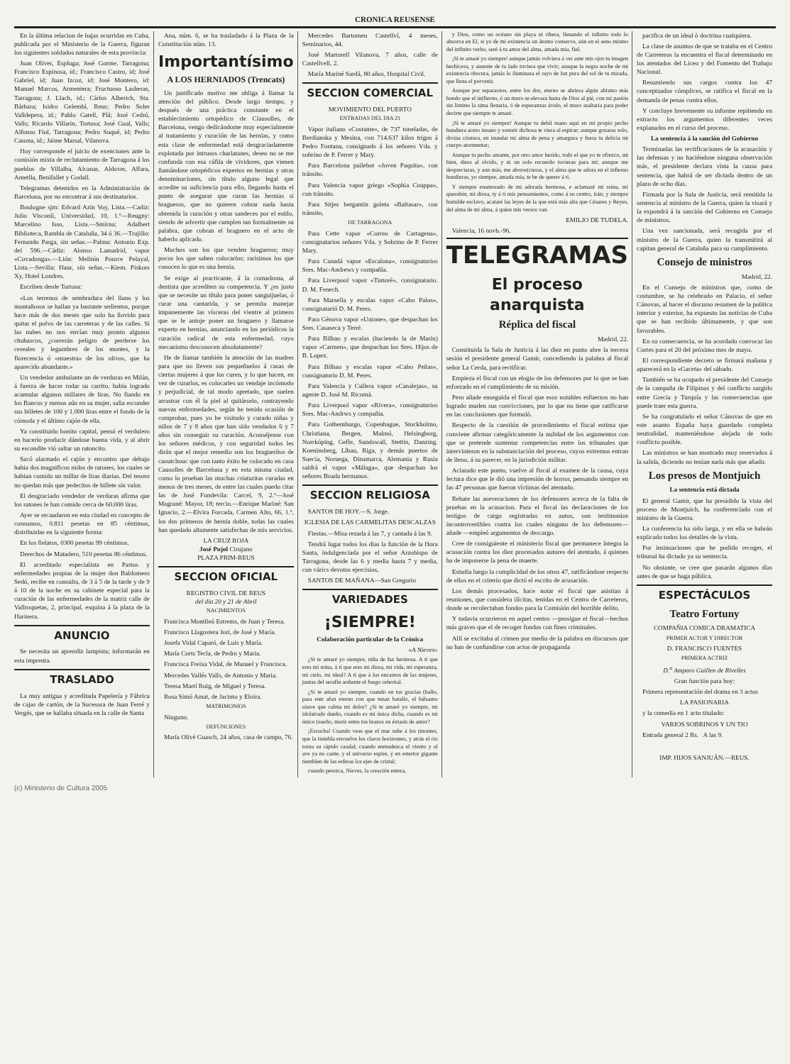CRONICA REUSENSE
En la última relacion de bajas ocurridas en Cuba, publicada por el Ministerio de la Guerra, figuran los siguientes soldados naturales de esta provincia:
Juan Oliver, Espluga; José Gorme, Tarragona; Francisco Espinosa, id.; Francisco Castro, id; José Gabriel, id; Juan Izcoz, id; José Montero, id: Manuel Marcos, Armentera; Fructuoso Lasheras, Tarragona; J. Llach, id.; Cárlos Alberich, Sta. Bárbara; Isidro Gelembí, Reus; Pedro Soler Valldepera, id.; Pablo Gatell, Plá; José Cedró, Valls; Ricardo Villarin, Tortosa; José Gual, Valls; Alfonso Fiol, Tarragona; Pedro Suqué, id; Pedro Casona, id.; Jaime Marsal, Vilanova.
Hoy corresponde el juicio de exenciones ante la comisión mixta de reclutamiento de Tarragona á los pueblos de Villalba, Alcanar, Aldover, Alfara, Ametlla, Benifallet y Godall.
Telegramas detenidos en la Administración de Barcelona, por no encontrar á sus destinatarios.
Boulogne sjm: Edvard Azin Voy, Lista.—Cadiz: Julio Visconíi, Universidad, 10, 1.º—Reugny: Marcelino Isso, Lista.—Smirna; Adalbert Biblioteca, Rambla de Cataluña, 34 ó 36.—Trujillo: Fernando Parga, sin señas.—Palma: Antonio Exp. del 596.—Cádiz: Alonso Lamadrid, vapor «Covadonga».—Lión: Melitón Pource Pelayal, Lista.—Sevilla: Haur, sin señas.—Kiem. Piskors Xy, Hotel Londres.
Escriben desde Tortosa:
«Los terrenos de sembradura del llano y los montañosos se hallan ya bastante sedientos, porque hace más de dos meses que solo ha llovido para quitar el polvo de las carreteras y de las calles. Si las nubes no nos envían muy pronto algunos chubascos, ¿correrán peligro de perderse los cereales y legumbres de los montes, y la florecencia ó «muestra» de los olivos, que ha aparecido abundante.»
Un vendedor ambulante un de verduras en Milán, á fuerza de hacer rodar su carrito, habia logrado acumular algunos millares de liras. No fiando en los Bancos y menos aún en su mujer, salia esconder sus billetes de 100 y 1.000 liras entre el fondo de la cómoda y el último cajón de ella.
Ya constituido bonito capital, pensó el verdulero en hacerlo producir dándose buena vida, y al abrir su escondite vió saltar un ratoncito.
Sacó alarmado el cajón y encontro que debajo habia dos magnificos nidos de ratones, los cuales se habian comido un millar de liras diarias. Del tesoro no quedan más que pedecitos de billete sin valor.
El desgraciado vendedor de verduras afirma que los ratones le han comido cerca de 60.000 liras.
Ayer se recaudaron en esta ciudad en concepto de consumos, 0.811 pesetas en 85 céntimos, distribuidas en la siguiente forma:
En los fielatos, 0300 pesetas 99 céntimos.
Derechos de Matadero, 510 pesetas 86 céntimos.
El acreditado especialista en Partos y enfermedades propias de la mujer don Baldomero Sedó, recibe en consulta, de 3 á 5 de la tarde y de 9 á 10 de la noche en su cabinete especial para la curación de las enfermedades de la matriz calle de Vallroquetas, 2, principal, esquina á la plaza de la Harinera.
ANUNCIO
Se necesita un aprendiz lampista; informarán en esta imprenta.
TRASLADO
La muy antigua y acreditada Papelería y Fábrica de cajas de cartón, de la Sucesora de Juan Ferré y Vergés, que se hallaba situada en la calle de Santa
Ana, núm. 6, se ha trasladado á la Plaza de la Constitución núm. 13.
Importantísimo
A LOS HERNIADOS (Trencats)
Un justificado motivo me obliga á llamar la atención del público. Desde largo tiempo, y después de una práctica constante en el establecimiento ortopédico de Clausolles, de Barcelona, vengo dedicándome muy especialmente al tratamiento y curación de las hernias, y como esta clase de enfermedad está desgraciadamente explotada por intrusos charlatanes, deseo no se me confunda con esa cáfila de vividores, que vienen llamándose ortopédicos expertos en hernias y otras denominaciones, sin título alguno legal que acredite su suficiencia para ello, llegando hasta el punto de asegurar que curan las hernias si bragueros, que no quieren cobrar nada hasta obtenida la curación y otras sandeces por el estilo, siendo de advertir que cumplen tan formalmente su palabra, que cobran el braguero en el acto de haberlo aplicado.
Muchos son los que venden bragueros; muy pocos los que saben colocarlos; rarísimos los que conocen lo que es una hernia.
Se exige al practicante, á la comadrona, al dentista que acrediten su competencia. Y ¿es justo que se necesite un título para poner sanguijuelas, ó curar una cantarida, y se permita manejar impunemente las vísceras del vientre al primero que se le antoje poner un braguero y llamarse experto en hernias, anunciando en los periódicos la curación radical de esta enfermedad, cuyo mecanismo desconocen absolutamente?
He de llamar también la atención de las madres para que no lleven sus pequeñuelos á casas de ciertas mujeres á que los curen, y lo que hacen, en vez de curarlos, es colocarles un vendaje incómodo y perjudicial, de tal modo apretado, que suelen arrastrar con él la piel al quitárselo, contrayendo nuevas enfermedades, según he tenido ocasión de comprobar, pues yo he visitado y curado niñas y niños de 7 y 8 años que han sido vendados 6 y 7 años sin conseguir su curación. Aconséjense con los señores médicos, y con seguridad todos les dirán que el mejor remedio son los braguerítos de caoutchouc que con tanto éxito he colocado en casa Causolles de Barcelona y en esta misma ciudad, como lo prueban las muchas criaturitas curadas en menos de tres meses, de entre las cuales puedo citar las de José Fondevila: Carcel, 9, 2.º—José Magrané: Mayor, 18; tercio.—Enrique Mariné: San Ignacio, 2.—Elvira Forcada, Carmen Alto, 66, 1.º, los dos primeros de hernia doble, todas las cuales han quedado altamente satisfechas de mis servicios.
LA CRUZ ROJA
José Pujol Cirujano
PLAZA PRIM-REUS
SECCION OFICIAL
REGISTRO CIVIL DE REUS
del dia 20 y 21 de Abril
NACIMIENTOS
Francisca Montlleó Estrems, de Juan y Teresa.
Francisco Llagostera Jori, de José y María.
Josefa Vidal Caparó, de Luis y María.
María Corts Tecla, de Pedro y Maria.
Francisca Freixa Vidal, de Manuel y Francisca.
Mercedes Vallés Valls, de Antonio y Maria.
Teresa Martí Roig, de Miguel y Teresa.
Rosa Simó Amat, de Jacinto y Eloira.
MATRIMONIOS
Ninguno.
DEFUNCIONES
María Olivé Guasch, 24 años, casa de campo, 76.
Mercedes Bartomeu Castellví, 4 meses, Seminarios, 44.
José Martorell Vilanova, 7 años, calle de Castellvell, 2.
María Mariné Sardá, 80 años, Hospital Civil.
SECCION COMERCIAL
MOVIMIENTO DEL PUERTO
ENTRADAS DEL DIA 21
Vapor italiano «Costante», de 737 toneladas, de Berdianska y Mesina, con 714.637 kilos trigos á Pedro Fontana, consignado á los señores Vda. y sobrino de P. Ferrer y Mary.
Para Barcelona pailebot «Joven Paquita«, con tránsito.
Para Valencia vapor griego «Sophia Couppa«, con trànsito.
Para Sitjes bergantin goleta «Baltasar», con tránsito,
DE TARRAGONA
Para Cette vapor «Correo de Cartagena», consignatarios señores Vda. y Sobrino de P. Ferrer Mary.
Para Canadá vapor «Escalona», consignatarios Sres. Mac-Andrews y compañía.
Para Liverpool vapor «Tintoré», consignatario. D. M. Fenech.
Para Marsella y escalas vapor «Cabo Palos», consignatarió D. M. Peres.
Para Gènova vapor «Unione», que despachan los Sres. Casaseca y Terré.
Para Bilbao y escalas (haciendo la de Marin) vapor «Carmen», que despachan los Sres. Hijos de B. Lopez.
Para Bilbao y escalas vapor «Cabo Peñas», consignatorio D. M. Peres.
Para Valencia y Cullera vapor «Canalejas», su agente D. José M. Ricomá.
Para Liverpool vapor «Rivera», consignatarios Sres. Mac-Andrws y compañia.
Para Gothemburgo, Copenhague, Stockholmo, Christiana, Bergen, Malmó, Helsingborg, Norrkóping, Gefle, Sundswall, Stettin, Danzing. Koeninsberg, Líbau, Riga, y demás puertos de Suecia, Noruega, Dinamarca, Alemania y Rusia saldrá el vapor «Málaga», que despachan los señores Boada hermanos.
SECCION RELIGIOSA
SANTOS DE HOY.—S. Jorge.
IGLESIA DE LAS CARMELITAS DESCALZAS
Fiestas.—Misa rezada á las 7, y cantada á las 9.
Tendrá lugar todos los dias la función de la Hora Santa, indulgenciada por el señor Arzobispo de Tarragona, desde las 6 y media hasta 7 y media, con várics devotos ejercisios,
SANTOS DE MAÑANA—San Gregorio
VARIEDADES
¡SIEMPRE!
Colaboración particular de la Crónica
«A Nieves»
¿Si te amaré yo siempre, niña de faz hermosa. A tí que eres mi reina, á tí que eres mi diosa, mi vida, mi esperanza, mi cielo, mi ideal? A tí que á los encantos de las mujeres, juntas del serafín ardiente el fuego celestial.
¿Si te amaré yo siempre, cuando en tus gracias (hallo, para este afan eterno con que tenaz batallo, el bálsamo sùave que calma mi dolor? ¿Si te amaré yo siempre, mi idolatrado dueño, cuando es mi única dicha, cuando es mi único (sueño, morir entre tus brazos en éxtasis de amor?
¡Escucha! Cuando veas que el mar sube á los (montes, que la tiniebla envuelve los claros horizontes, y atrás el rio torna su rápido caudal; cuando enmudezca el viento y el ave ya no cante, y el universo espire, y en estertor gigante tiemblen de las esferas los ejes de cristal;
cuando perezca, Nieves, la creación entera,
y Dios, como un océano sin playa ni ribera, llenando el infinito todo lo absorva en El, si yo de mi existencia un átomo conservo, aún en el seno mismo del infinito verbo, seré á tu amor del alma, amada mia, fiel.
¡Si te amaré yo siempre! aunque jamás volviera á ver ante mis ojos tu imagen hechicera, y ausente de tu lado tuviera que vivir; auuque la negra noche de mi existencia obscura, jamás lo iluminara el rayo de luz pura del sol de tu mirada, que llena el porvenir.
Aunque por separarnos, entre los dos, eterno se abriera algún abismo más hondo que el in(fierno, ó un muro se elevara hasta de Dios al pié, con mi pasión sin límites la sima llenaria, ó de esperanzas ávido, el muro asaltaria para poder decirte que siempre te amaré.
¡Si te amaré yo siempre! Aunque tu debil mano aqui en mi propio pecho hundiera acero insano y sonreir dichosa te viera al espirar; aunque gozaras solo, divina criatura, en inundar mi alma de pena y amargura y fuera tu delicia mi cuerpo atormentar;
Aunque tu pecho amante, por otro amor herido, todo el que yo te ofrezco, mi bien, diera al olvido, y ni un solo recuerdo tuvieras para mí; aunque me despreciaras, y aun más, me aborre(cieras, y el alma que te adora en el infierno hundieras, yo siempre, amada mía, te he de querer á tí.
Y siempre enamorado de mi adorada hermosa, e aclamaré mi reina, mi querubin, mi diosa, ty á tí mis pensamientos, como á su centro, irán; y siempre humilde esclavo, acataré las leyes de la que está más alta que Césares y Reyes, del alma de mi alma, á quien mis versos van.
EMILIO DE TUDELA.
Valencia, 16 novb.-96.
TELEGRAMAS
El proceso anarquista
Réplica del fiscal
Madrid, 22.
Constituida la Sala de Justicia á las diez en punto abre la tercera sesión el presidente general Gamir, concediendo la palabra al fiscal señor La Cerda, para rectificar.
Empieza el fiscal con un elogio de los defensores por lo que se han esforzado en el cumplimiento de su misión.
Pero añade enseguida el fiscal que esos notables esfuerzos no han logrado muden sus convicciones, por lo que no tiene que ratificarse en las conclusiones que formuló.
Respecto de la cuestión de procedimiento el fiscal estima que conviene afirmar categóricamente la nulidad de los argumentos con que se pretende sustentar competencias entre los tribunales que intervinieron en la substanciación del proceso, cuyos extremos entran de lleno, á su parecer, en la jurisdición militar.
Aclarado este punto, vuelve al fiscal al examen de la causa, cuya lectura dice que le dió una impresión de horror, pensando siempre en las 47 personas que fueron víctimas del atentado.
Rebate las aseveraciones de los defensores acerca de la falta de pruebas en la acusacion. Para el fiscal las declaraciones de los testigos de cargo registradas en autos, son testimonios incontrovertibles contra los cuales ninguno de los defensores— añade —empleó argumentos de descargo.
Cree de consiguiente el ministerio fiscal que permanece íntegra la acusación contra los diez procesados autores del atentado, á quienes ha de imponerse la pena de muerte.
Estudia luego la complicidad de los otros 47, ratificándose respecto de ellos en el criterio que dictó el escrito de acusación.
Los demás procesados, hace notar el fiscal que asistian á reuniones, que considera ilícitas, tenidas en el Centro de Carreteros, donde se recolectaban fondos para la Comisión del horrible delito.
Y todavia ocurrieron en aquel centro —prosigue el fiscal—hechos más graves que el de recoger fondos con fines criminales.
Allí se excitaba al crimen por medio de la palabra en discursos que no han de confundirse con actos de propaganda
pacifica de un ideal ò doctrina cualquiera.
La clase de asuntos de que se trataba en el Centro de Carreteros la encuentra el fiscal determinado en los atentados del Liceo y del Fomento del Trabajo Nacional.
Resumiendo sus cargos contra los 47 conceptuados cómplices, se ratifica el fiscal en la demanda de penas contra ellos.
Y concluye brevemente su informe repitiendo en extracto los argumentos diferentes veces explanados en el curso del proceso.
La sentencia á la sanción del Gobierno
Terminadas las rectificaciones de la acusación y las defensas y no haciéndose ninguna observación más, el presidente declara vista la causa para sentencia, que habrá de ser dictada dentro de un plazo de ocho dias.
Firmada por la Sala de Justicia, será remitida la sentencia al ministro de la Guerra, quien la visará y la expondrá á la sanción del Gobierno en Consejo de ministros.
Una vez sancionada, será recogida por el ministro de la Guerra, quien la transmitirá al capitan general de Cataluña para su cumplimiento.
Consejo de ministros
Madrid, 22.
En el Consejo de ministros que, como de costumbre, se ha celebrado en Palacio, el señor Cánovas, al hacer el discurso resumen de la politica interior y exterior, ha expuesto las noticias de Cuba que se han recibido últimamente, y que son favorables.
En su consecuencia, se ha acordado convocar las Cortes para el 20 del próximo mes de mayo.
El correspondiente decreto se firmará mañana y aparecerá en la «Gaceta» del sábado.
También se ha ocupado el presidente del Consejo de la campaña de Filipinas y del conflicto surgido entre Grecia y Turquía y las consecuencias que puede traer esta guerra.
Se ha congratulado el señor Cánovas de que en este asunto España haya guardado completa neutralidad, manteniéndose alejada de todo conflicto posible.
Las ministros se han mostrado muy reservados á la salida, diciendo no tenian nada más que añadir.
Los presos de Montjuich
La sentencia está dictada
El general Gamir, que ha presidido la vista del proceso de Montjuich, ha conferenciado con el ministro de la Guerra.
La conferencia ha sido larga, y en ella se habrán explicado todos los detalles de la vista.
Por insinuaciones que he podido recoger, el tribunal ha dictado ya su sentencia.
No obstante, se cree que pasarán algunos días antes de que se haga pública.
ESPECTÁCULOS
Teatro Fortuny
COMPAÑIA COMICA DRAMATICA
PRIMER ACTOR Y DIRECTOR
D. FRANCISCO FUENTES
PRIMERA ACTRIZ
D.<sup>a</sup> Amparo Guillen de Rivelles
Gran función para hoy:
Primera representación del drama en 3 actos
LA PASIONARIA
y la comedia en 1 acto titulado:
VARIOS SOBRINOS Y UN TIO
Entrada general 2 Rs. A las 9.
IMP. HIJOS SANJUÁN.—REUS.
(c) Ministerio de Cultura 2005